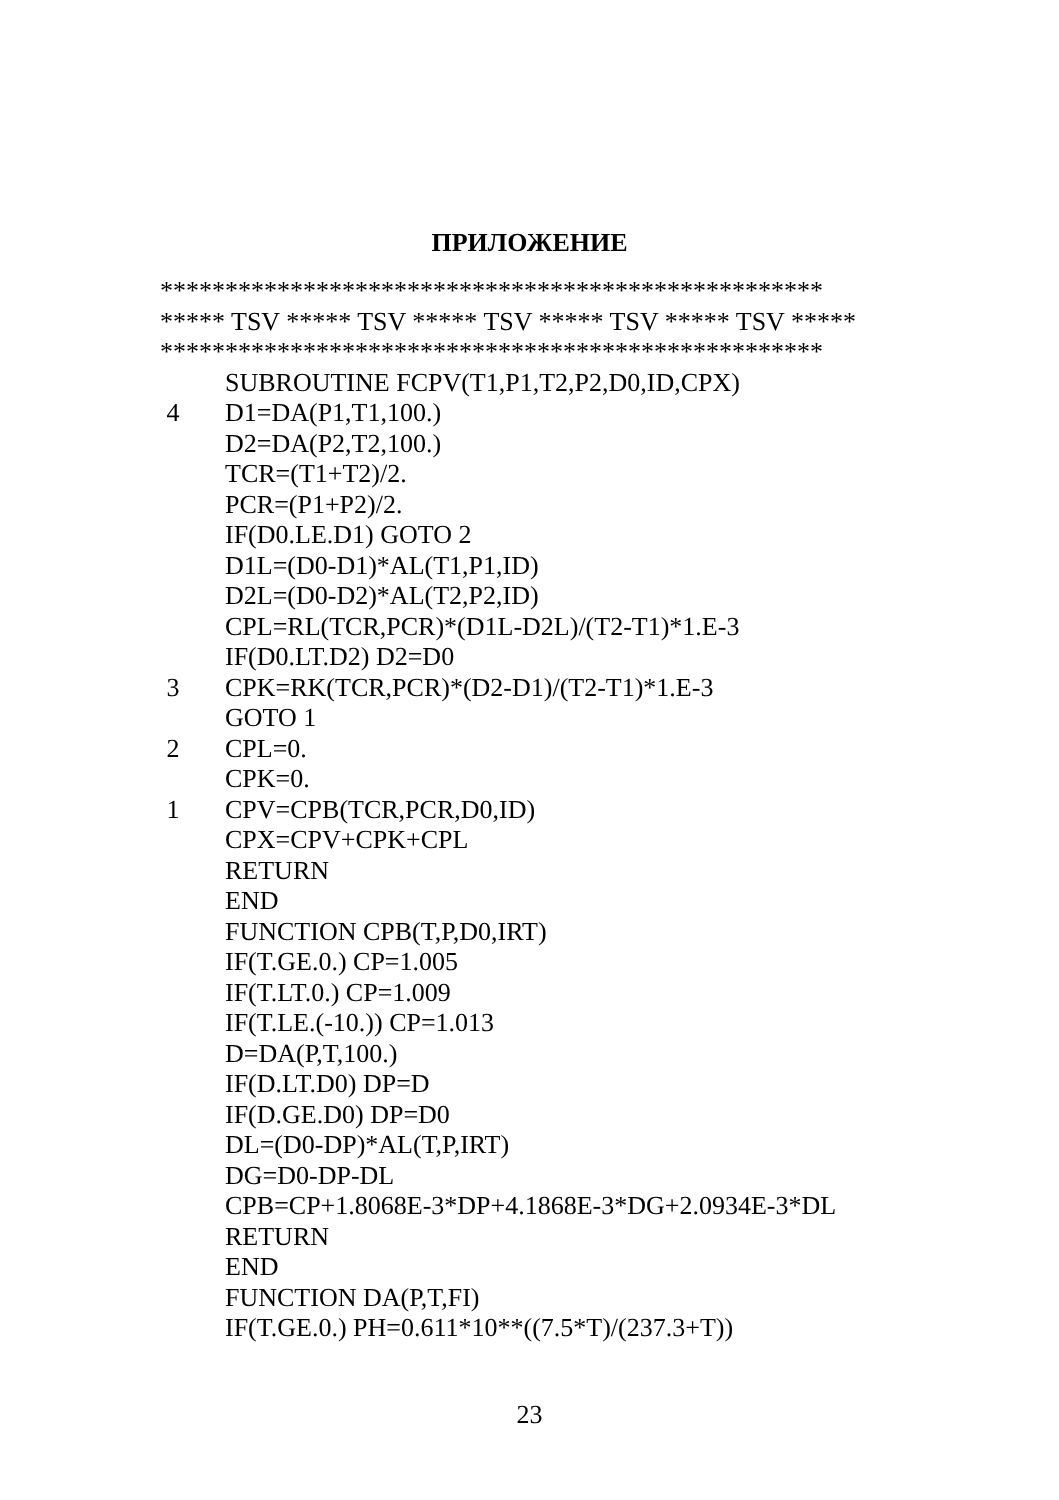ПРИЛОЖЕНИЕ
***************************************************
***** TSV ***** TSV ***** TSV ***** TSV ***** TSV *****
***************************************************
SUBROUTINE FCPV(T1,P1,T2,P2,D0,ID,CPX)
4 D1=DA(P1,T1,100.)
D2=DA(P2,T2,100.)
TCR=(T1+T2)/2.
PCR=(P1+P2)/2.
IF(D0.LE.D1) GOTO 2
D1L=(D0-D1)*AL(T1,P1,ID)
D2L=(D0-D2)*AL(T2,P2,ID)
CPL=RL(TCR,PCR)*(D1L-D2L)/(T2-T1)*1.E-3
IF(D0.LT.D2) D2=D0
3 CPK=RK(TCR,PCR)*(D2-D1)/(T2-T1)*1.E-3
GOTO 1
2 CPL=0.
CPK=0.
1 CPV=CPB(TCR,PCR,D0,ID)
CPX=CPV+CPK+CPL
RETURN
END
FUNCTION CPB(T,P,D0,IRT)
IF(T.GE.0.) CP=1.005
IF(T.LT.0.) CP=1.009
IF(T.LE.(-10.)) CP=1.013
D=DA(P,T,100.)
IF(D.LT.D0) DP=D
IF(D.GE.D0) DP=D0
DL=(D0-DP)*AL(T,P,IRT)
DG=D0-DP-DL
CPB=CP+1.8068E-3*DP+4.1868E-3*DG+2.0934E-3*DL
RETURN
END
FUNCTION DA(P,T,FI)
IF(T.GE.0.) PH=0.611*10**((7.5*T)/(237.3+T))
23